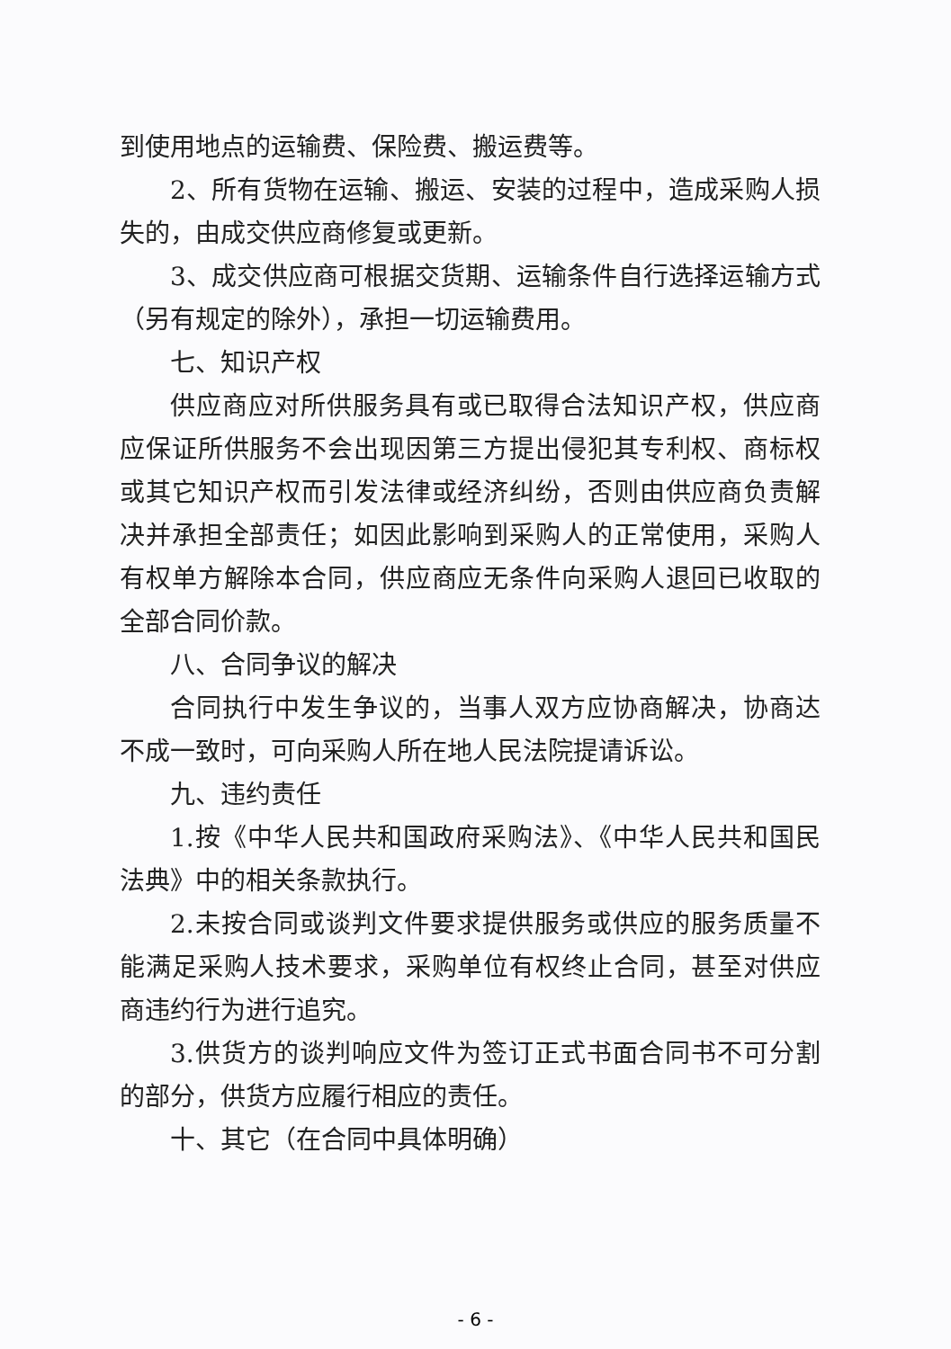到使用地点的运输费、保险费、搬运费等。
2、所有货物在运输、搬运、安装的过程中，造成采购人损失的，由成交供应商修复或更新。
3、成交供应商可根据交货期、运输条件自行选择运输方式（另有规定的除外），承担一切运输费用。
七、知识产权
供应商应对所供服务具有或已取得合法知识产权，供应商应保证所供服务不会出现因第三方提出侵犯其专利权、商标权或其它知识产权而引发法律或经济纠纷，否则由供应商负责解决并承担全部责任；如因此影响到采购人的正常使用，采购人有权单方解除本合同，供应商应无条件向采购人退回已收取的全部合同价款。
八、合同争议的解决
合同执行中发生争议的，当事人双方应协商解决，协商达不成一致时，可向采购人所在地人民法院提请诉讼。
九、违约责任
1.按《中华人民共和国政府采购法》、《中华人民共和国民法典》中的相关条款执行。
2.未按合同或谈判文件要求提供服务或供应的服务质量不能满足采购人技术要求，采购单位有权终止合同，甚至对供应商违约行为进行追究。
3.供货方的谈判响应文件为签订正式书面合同书不可分割的部分，供货方应履行相应的责任。
十、其它（在合同中具体明确）
- 6 -